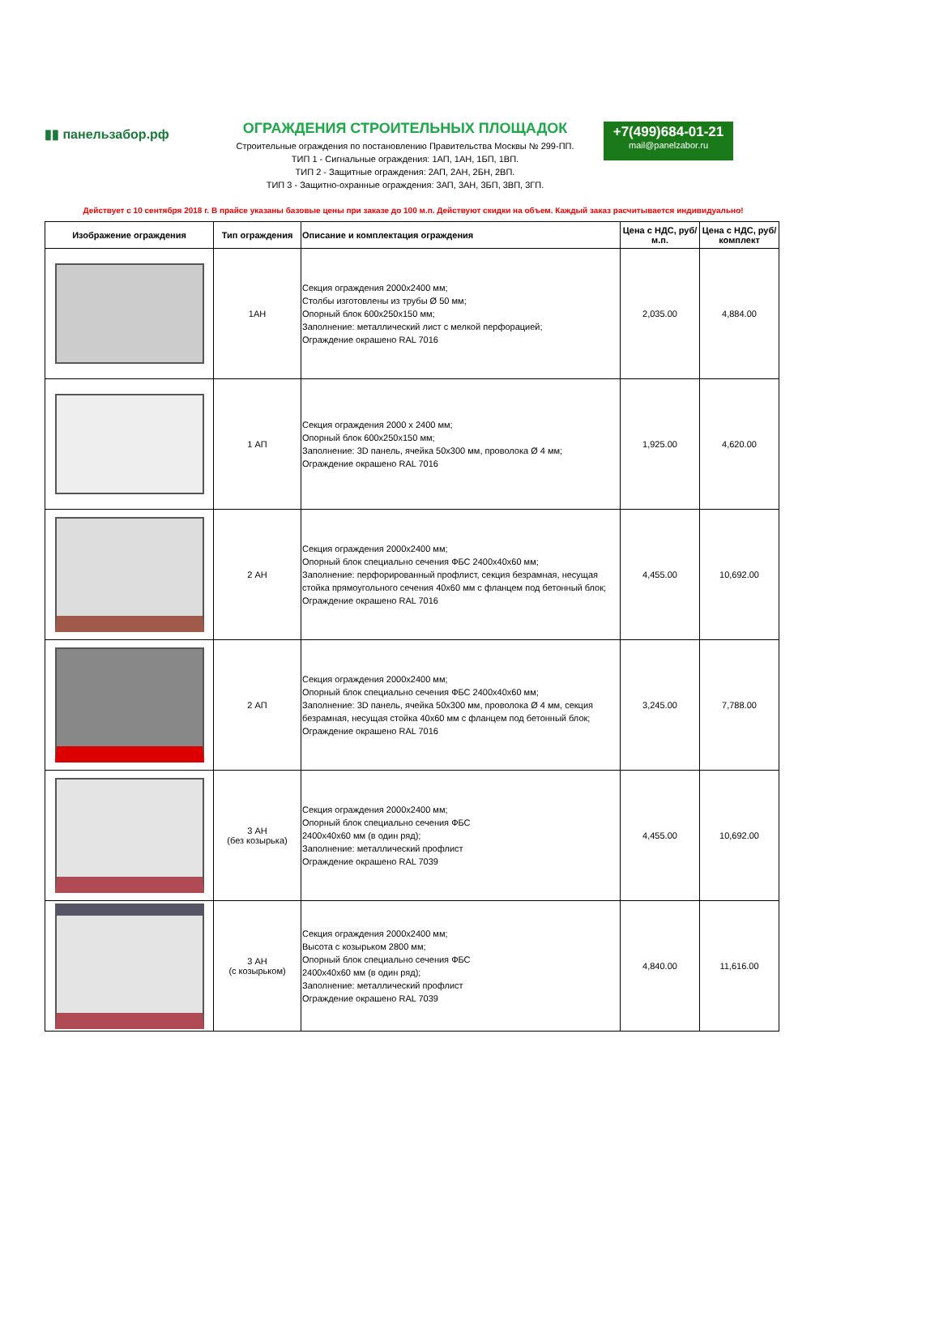▮▮ панельзабор.рф
ОГРАЖДЕНИЯ СТРОИТЕЛЬНЫХ ПЛОЩАДОК
Строительные ограждения по постановлению Правительства Москвы № 299-ПП.
ТИП 1 - Сигнальные ограждения: 1АП, 1АН, 1БП, 1ВП.
ТИП 2 - Защитные ограждения: 2АП, 2АН, 2БН, 2ВП.
ТИП 3 - Защитно-охранные ограждения: 3АП, 3АН, 3БП, 3ВП, 3ГП.
+7(499)684-01-21
mail@panelzabor.ru
Действует с 10 сентября 2018 г. В прайсе указаны базовые цены при заказе до 100 м.п. Действуют скидки на объем. Каждый заказ расчитывается индивидуально!
| Изображение ограждения | Тип ограждения | Описание и комплектация ограждения | Цена с НДС, руб/м.п. | Цена с НДС, руб/комплект |
| --- | --- | --- | --- | --- |
| | 1АН | Секция ограждения 2000х2400 мм; Столбы изготовлены из трубы Ø 50 мм; Опорный блок 600х250х150 мм; Заполнение: металлический лист с мелкой перфорацией; Ограждение окрашено RAL 7016 | 2,035.00 | 4,884.00 |
| | 1 АП | Секция ограждения 2000 х 2400 мм; Опорный блок 600х250х150 мм; Заполнение: 3D панель, ячейка 50х300 мм, проволока Ø 4 мм; Ограждение окрашено RAL 7016 | 1,925.00 | 4,620.00 |
| | 2 АН | Секция ограждения 2000х2400 мм; Опорный блок специально сечения ФБС 2400х40х60 мм; Заполнение: перфорированный профлист, секция безрамная, несущая стойка прямоугольного сечения 40х60 мм с фланцем под бетонный блок; Ограждение окрашено RAL 7016 | 4,455.00 | 10,692.00 |
| | 2 АП | Секция ограждения 2000х2400 мм; Опорный блок специально сечения ФБС 2400х40х60 мм; Заполнение: 3D панель, ячейка 50х300 мм, проволока Ø 4 мм, секция безрамная, несущая стойка 40х60 мм с фланцем под бетонный блок; Ограждение окрашено RAL 7016 | 3,245.00 | 7,788.00 |
| | 3 АН (без козырька) | Секция ограждения 2000х2400 мм; Опорный блок специально сечения ФБС 2400х40х60 мм (в один ряд); Заполнение: металлический профлист Ограждение окрашено RAL 7039 | 4,455.00 | 10,692.00 |
| | 3 АН (с козырьком) | Секция ограждения 2000х2400 мм; Высота с козырьком 2800 мм; Опорный блок специально сечения ФБС 2400х40х60 мм (в один ряд); Заполнение: металлический профлист Ограждение окрашено RAL 7039 | 4,840.00 | 11,616.00 |